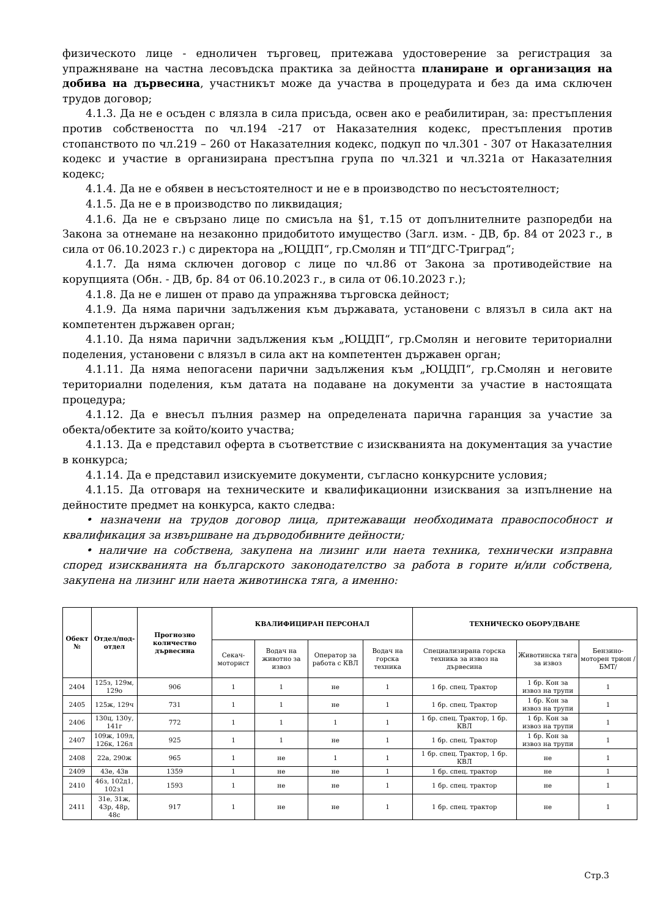физическото лице - едноличен търговец, притежава удостоверение за регистрация за упражняване на частна лесовъдска практика за дейността планиране и организация на добива на дървесина, участникът може да участва в процедурата и без да има сключен трудов договор;
4.1.3. Да не е осъден с влязла в сила присъда, освен ако е реабилитиран, за: престъпления против собствеността по чл.194 -217 от Наказателния кодекс, престъпления против стопанството по чл.219 – 260 от Наказателния кодекс, подкуп по чл.301 - 307 от Наказателния кодекс и участие в организирана престъпна група по чл.321 и чл.321а от Наказателния кодекс;
4.1.4. Да не е обявен в несъстоятелност и не е в производство по несъстоятелност;
4.1.5. Да не е в производство по ликвидация;
4.1.6. Да не е свързано лице по смисъла на §1, т.15 от допълнителните разпоредби на Закона за отнемане на незаконно придобитото имущество (Загл. изм. - ДВ, бр. 84 от 2023 г., в сила от 06.10.2023 г.) с директора на „ЮЦДП“, гр.Смолян и ТП“ДГС-Триград“;
4.1.7. Да няма сключен договор с лице по чл.86 от Закона за противодействие на корупцията (Обн. - ДВ, бр. 84 от 06.10.2023 г., в сила от 06.10.2023 г.);
4.1.8. Да не е лишен от право да упражнява търговска дейност;
4.1.9. Да няма парични задължения към държавата, установени с влязъл в сила акт на компетентен държавен орган;
4.1.10. Да няма парични задължения към „ЮЦДП“, гр.Смолян и неговите териториални поделения, установени с влязъл в сила акт на компетентен държавен орган;
4.1.11. Да няма непогасени парични задължения към „ЮЦДП“, гр.Смолян и неговите териториални поделения, към датата на подаване на документи за участие в настоящата процедура;
4.1.12. Да е внесъл пълния размер на определената парична гаранция за участие за обекта/обектите за който/които участва;
4.1.13. Да е представил оферта в съответствие с изискванията на документация за участие в конкурса;
4.1.14. Да е представил изискуемите документи, съгласно конкурсните условия;
4.1.15. Да отговаря на техническите и квалификационни изисквания за изпълнение на дейностите предмет на конкурса, както следва:
• назначени на трудов договор лица, притежаващи необходимата правоспособност и квалификация за извършване на дърводобивните дейности;
• наличие на собствена, закупена на лизинг или наета техника, технически изправна според изискванията на българското законодателство за работа в горите и/или собствена, закупена на лизинг или наета животинска тяга, а именно:
| Обект № | Отдел/под-отдел | Прогнозно количество дървесина | КВАЛИФИЦИРАН ПЕРСОНАЛ | | | | ТЕХНИЧЕСКО ОБОРУДВАНЕ | | |
| --- | --- | --- | --- | --- | --- | --- | --- | --- | --- |
| | | | Секач-моторист | Водач на животно за извоз | Оператор за работа с КВЛ | Водач на горска техника | Специализирана горска техника за извоз на дървесина | Животинска тяга за извоз | Бензино-моторен трион /БМТ/ |
| 2404 | 125з, 129м, 129о | 906 | 1 | 1 | не | 1 | 1 бр. спец. Трактор | 1 бр. Кон за извоз на трупи | 1 |
| 2405 | 125ж, 129ч | 731 | 1 | 1 | не | 1 | 1 бр. спец. Трактор | 1 бр. Кон за извоз на трупи | 1 |
| 2406 | 130ц, 130у, 141г | 772 | 1 | 1 | 1 | 1 | 1 бр. спец. Трактор, 1 бр. КВЛ | 1 бр. Кон за извоз на трупи | 1 |
| 2407 | 109ж, 109л, 126к, 126л | 925 | 1 | 1 | не | 1 | 1 бр. спец. Трактор | 1 бр. Кон за извоз на трупи | 1 |
| 2408 | 22а, 290ж | 965 | 1 | не | 1 | 1 | 1 бр. спец. Трактор, 1 бр. КВЛ | не | 1 |
| 2409 | 43е, 43в | 1359 | 1 | не | не | 1 | 1 бр. спец. трактор | не | 1 |
| 2410 | 46з, 102д1, 102з1 | 1593 | 1 | не | не | 1 | 1 бр. спец. трактор | не | 1 |
| 2411 | 31е, 31ж, 43р, 48р, 48с | 917 | 1 | не | не | 1 | 1 бр. спец. трактор | не | 1 |
Стр.3